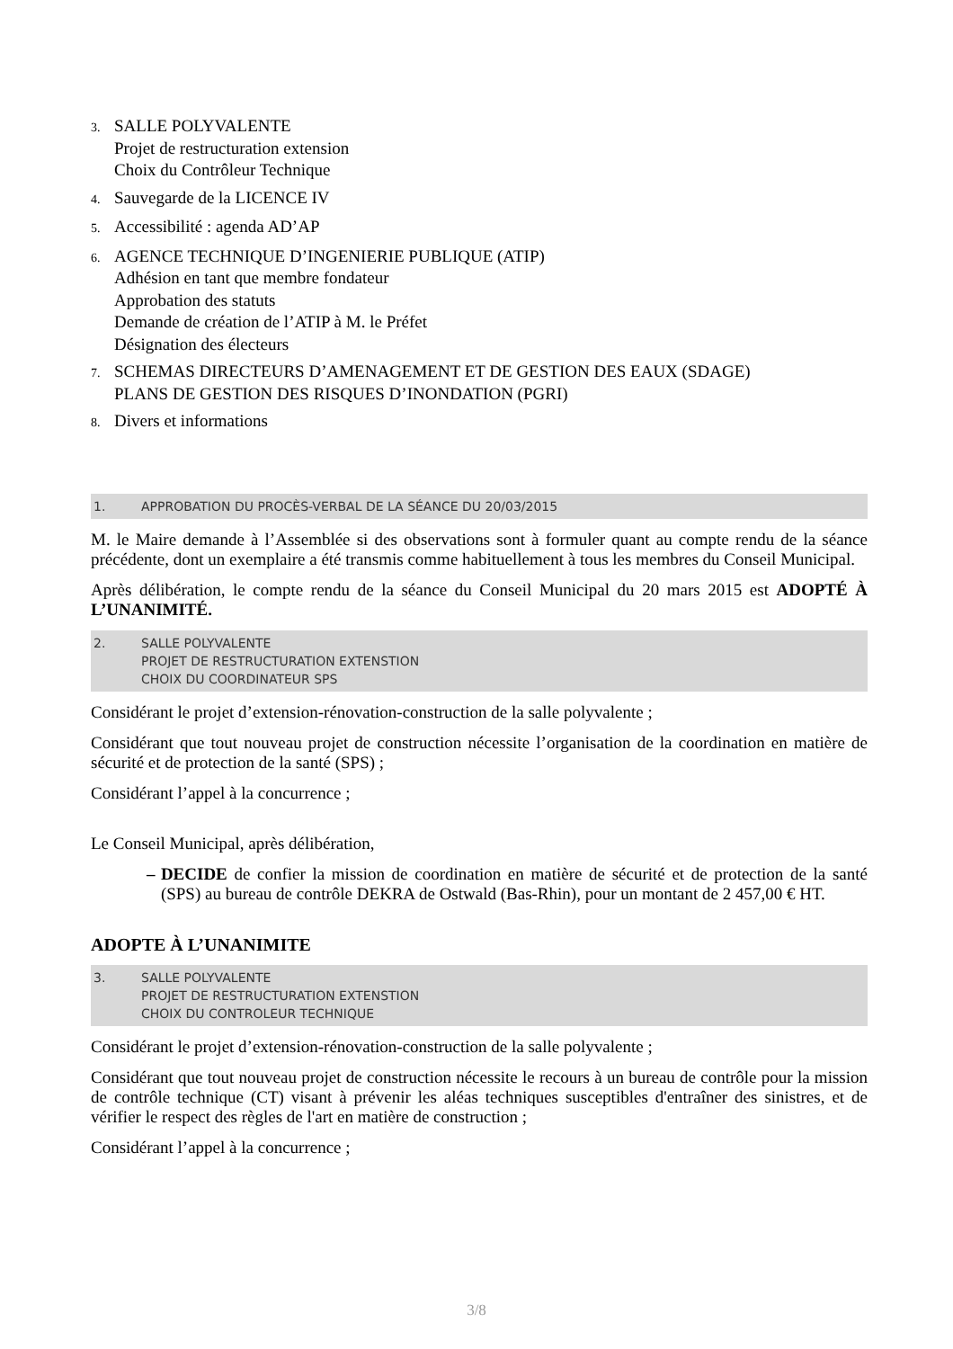3.
SALLE POLYVALENTE
Projet de restructuration extension
Choix du Contrôleur Technique
4.
Sauvegarde de la LICENCE IV
5.
Accessibilité : agenda AD’AP
6.
AGENCE TECHNIQUE D’INGENIERIE PUBLIQUE (ATIP)
Adhésion en tant que membre fondateur
Approbation des statuts
Demande de création de l’ATIP à M. le Préfet
Désignation des électeurs
7.
SCHEMAS DIRECTEURS D’AMENAGEMENT ET DE GESTION DES EAUX (SDAGE)
PLANS DE GESTION DES RISQUES D’INONDATION (PGRI)
8.
Divers et informations
1. APPROBATION DU PROCÈS-VERBAL DE LA SÉANCE DU 20/03/2015
M. le Maire demande à l’Assemblée si des observations sont à formuler quant au compte rendu de la séance précédente, dont un exemplaire a été transmis comme habituellement à tous les membres du Conseil Municipal.
Après délibération, le compte rendu de la séance du Conseil Municipal du 20 mars 2015 est ADOPTÉ À L’UNANIMITÉ.
2. SALLE POLYVALENTE
PROJET DE RESTRUCTURATION EXTENSTION
CHOIX DU COORDINATEUR SPS
Considérant le projet d’extension-rénovation-construction de la salle polyvalente ;
Considérant que tout nouveau projet de construction nécessite l’organisation de la coordination en matière de sécurité et de protection de la santé (SPS) ;
Considérant l’appel à la concurrence ;
Le Conseil Municipal, après délibération,
–
DECIDE de confier la mission de coordination en matière de sécurité et de protection de la santé (SPS) au bureau de contrôle DEKRA de Ostwald (Bas-Rhin), pour un montant de 2 457,00 € HT.
ADOPTE À L’UNANIMITE
3. SALLE POLYVALENTE
PROJET DE RESTRUCTURATION EXTENSTION
CHOIX DU CONTROLEUR TECHNIQUE
Considérant le projet d’extension-rénovation-construction de la salle polyvalente ;
Considérant que tout nouveau projet de construction nécessite le recours à un bureau de contrôle pour la mission de contrôle technique (CT) visant à prévenir les aléas techniques susceptibles d'entraîner des sinistres, et de vérifier le respect des règles de l'art en matière de construction ;
Considérant l’appel à la concurrence ;
3/8